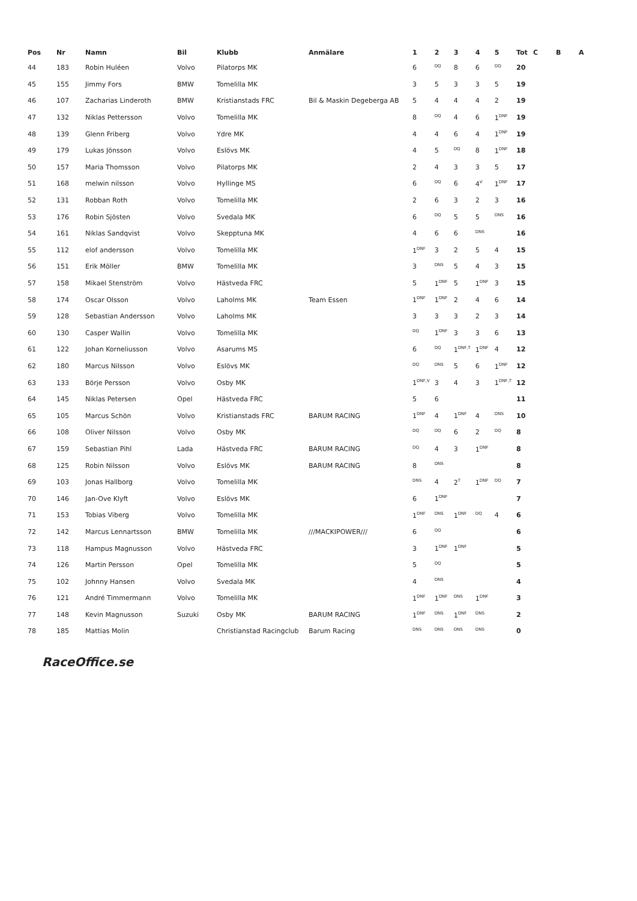| Pos | Nr | Namn | Bil | Klubb | Anmälare | 1 | 2 | 3 | 4 | 5 | Tot | C | B | A |
| --- | --- | --- | --- | --- | --- | --- | --- | --- | --- | --- | --- | --- | --- | --- |
| 44 | 183 | Robin Huléen | Volvo | Pilatorps MK | | 6 | <sup>DQ</sup> | 8 | 6 | <sup>DQ</sup> | 20 | | | |
| 45 | 155 | Jimmy Fors | BMW | Tomelilla MK | | 3 | 5 | 3 | 3 | 5 | 19 | | | |
| 46 | 107 | Zacharias Linderoth | BMW | Kristianstads FRC | Bil & Maskin Degeberga AB | 5 | 4 | 4 | 4 | 2 | 19 | | | |
| 47 | 132 | Niklas Pettersson | Volvo | Tomelilla MK | | 8 | <sup>DQ</sup> | 4 | 6 | 1<sup>DNF</sup> | 19 | | | |
| 48 | 139 | Glenn Friberg | Volvo | Ydre MK | | 4 | 4 | 6 | 4 | 1<sup>DNF</sup> | 19 | | | |
| 49 | 179 | Lukas Jönsson | Volvo | Eslövs MK | | 4 | 5 | <sup>DQ</sup> | 8 | 1<sup>DNF</sup> | 18 | | | |
| 50 | 157 | Maria Thomsson | Volvo | Pilatorps MK | | 2 | 4 | 3 | 3 | 5 | 17 | | | |
| 51 | 168 | melwin nilsson | Volvo | Hyllinge MS | | 6 | <sup>DQ</sup> | 6 | 4<sup>V</sup> | 1<sup>DNF</sup> | 17 | | | |
| 52 | 131 | Robban Roth | Volvo | Tomelilla MK | | 2 | 6 | 3 | 2 | 3 | 16 | | | |
| 53 | 176 | Robin Sjösten | Volvo | Svedala MK | | 6 | <sup>DQ</sup> | 5 | 5 | <sup>DNS</sup> | 16 | | | |
| 54 | 161 | Niklas Sandqvist | Volvo | Skepptuna MK | | 4 | 6 | 6 | <sup>DNS</sup> | | 16 | | | |
| 55 | 112 | elof andersson | Volvo | Tomelilla MK | | 1<sup>DNF</sup> | 3 | 2 | 5 | 4 | 15 | | | |
| 56 | 151 | Erik Möller | BMW | Tomelilla MK | | 3 | <sup>DNS</sup> | 5 | 4 | 3 | 15 | | | |
| 57 | 158 | Mikael Stenström | Volvo | Hästveda FRC | | 5 | 1<sup>DNF</sup> | 5 | 1<sup>DNF</sup> | 3 | 15 | | | |
| 58 | 174 | Oscar Olsson | Volvo | Laholms MK | Team Essen | 1<sup>DNF</sup> | 1<sup>DNF</sup> | 2 | 4 | 6 | 14 | | | |
| 59 | 128 | Sebastian Andersson | Volvo | Laholms MK | | 3 | 3 | 3 | 2 | 3 | 14 | | | |
| 60 | 130 | Casper Wallin | Volvo | Tomelilla MK | | <sup>DQ</sup> | 1<sup>DNF</sup> | 3 | 3 | 6 | 13 | | | |
| 61 | 122 | Johan Korneliusson | Volvo | Asarums MS | | 6 | <sup>DQ</sup> | 1<sup>DNF,T</sup> | 1<sup>DNF</sup> | 4 | 12 | | | |
| 62 | 180 | Marcus Nilsson | Volvo | Eslövs MK | | <sup>DQ</sup> | <sup>DNS</sup> | 5 | 6 | 1<sup>DNF</sup> | 12 | | | |
| 63 | 133 | Börje Persson | Volvo | Osby MK | | 1<sup>DNF,V</sup> | 3 | 4 | 3 | 1<sup>DNF,T</sup> | 12 | | | |
| 64 | 145 | Niklas Petersen | Opel | Hästveda FRC | | 5 | 6 | | | | 11 | | | |
| 65 | 105 | Marcus Schön | Volvo | Kristianstads FRC | BARUM RACING | 1<sup>DNF</sup> | 4 | 1<sup>DNF</sup> | 4 | <sup>DNS</sup> | 10 | | | |
| 66 | 108 | Oliver Nilsson | Volvo | Osby MK | | <sup>DQ</sup> | <sup>DQ</sup> | 6 | 2 | <sup>DQ</sup> | 8 | | | |
| 67 | 159 | Sebastian Pihl | Lada | Hästveda FRC | BARUM RACING | <sup>DQ</sup> | 4 | 3 | 1<sup>DNF</sup> | | 8 | | | |
| 68 | 125 | Robin Nilsson | Volvo | Eslövs MK | BARUM RACING | 8 | <sup>DNS</sup> | | | | 8 | | | |
| 69 | 103 | Jonas Hallborg | Volvo | Tomelilla MK | | <sup>DNS</sup> | 4 | 2<sup>T</sup> | 1<sup>DNF</sup> | <sup>DQ</sup> | 7 | | | |
| 70 | 146 | Jan-Ove Klyft | Volvo | Eslövs MK | | 6 | 1<sup>DNF</sup> | | | | 7 | | | |
| 71 | 153 | Tobias Viberg | Volvo | Tomelilla MK | | 1<sup>DNF</sup> | <sup>DNS</sup> | 1<sup>DNF</sup> | <sup>DQ</sup> | 4 | 6 | | | |
| 72 | 142 | Marcus Lennartsson | BMW | Tomelilla MK | ///MACKIPOWER/// | 6 | <sup>DQ</sup> | | | | 6 | | | |
| 73 | 118 | Hampus Magnusson | Volvo | Hästveda FRC | | 3 | 1<sup>DNF</sup> | 1<sup>DNF</sup> | | | 5 | | | |
| 74 | 126 | Martin Persson | Opel | Tomelilla MK | | 5 | <sup>DQ</sup> | | | | 5 | | | |
| 75 | 102 | Johnny Hansen | Volvo | Svedala MK | | 4 | <sup>DNS</sup> | | | | 4 | | | |
| 76 | 121 | André Timmermann | Volvo | Tomelilla MK | | 1<sup>DNF</sup> | 1<sup>DNF</sup> | <sup>DNS</sup> | 1<sup>DNF</sup> | | 3 | | | |
| 77 | 148 | Kevin Magnusson | Suzuki | Osby MK | BARUM RACING | 1<sup>DNF</sup> | <sup>DNS</sup> | 1<sup>DNF</sup> | <sup>DNS</sup> | | 2 | | | |
| 78 | 185 | Mattias Molin | | Christianstad Racingclub | Barum Racing | <sup>DNS</sup> | <sup>DNS</sup> | <sup>DNS</sup> | <sup>DNS</sup> | | 0 | | | |
RaceOffice.se